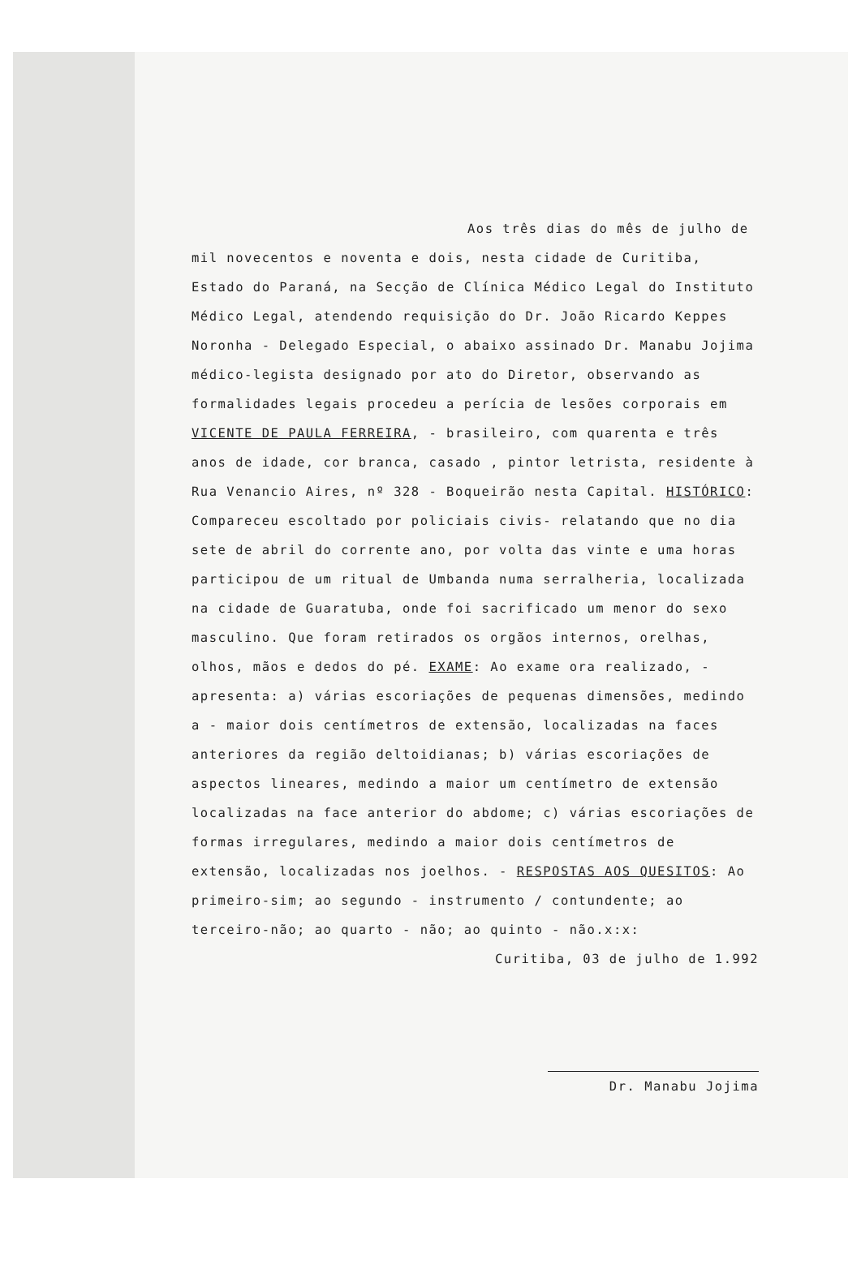Aos três dias do mês de julho de mil novecentos e noventa e dois, nesta cidade de Curitiba, Estado do Paraná, na Secção de Clínica Médico Legal do Instituto Médico Legal, atendendo requisição do Dr. João Ricardo Keppes Noronha - Delegado Especial, o abaixo assinado Dr. Manabu Jojima médico-legista designado por ato do Diretor, observando as formalidades legais procedeu a perícia de lesões corporais em VICENTE DE PAULA FERREIRA, - brasileiro, com quarenta e três anos de idade, cor branca, casado , pintor letrista, residente à Rua Venancio Aires, nº 328 - Boqueirão nesta Capital. HISTÓRICO: Compareceu escoltado por policiais civis- relatando que no dia sete de abril do corrente ano, por volta das vinte e uma horas participou de um ritual de Umbanda numa serralheria, localizada na cidade de Guaratuba, onde foi sacrificado um menor do sexo masculino. Que foram retirados os orgãos internos, orelhas, olhos, mãos e dedos do pé. EXAME: Ao exame ora realizado, - apresenta: a) várias escoriações de pequenas dimensões, medindo a - maior dois centímetros de extensão, localizadas na faces anteriores da região deltoidianas; b) várias escoriações de aspectos lineares, medindo a maior um centímetro de extensão localizadas na face anterior do abdome; c) várias escoriações de formas irregulares, medindo a maior dois centímetros de extensão, localizadas nos joelhos. - RESPOSTAS AOS QUESITOS: Ao primeiro-sim; ao segundo - instrumento / contundente; ao terceiro-não; ao quarto - não; ao quinto - não.x:x:
Curitiba, 03 de julho de 1.992
Dr. Manabu Jojima